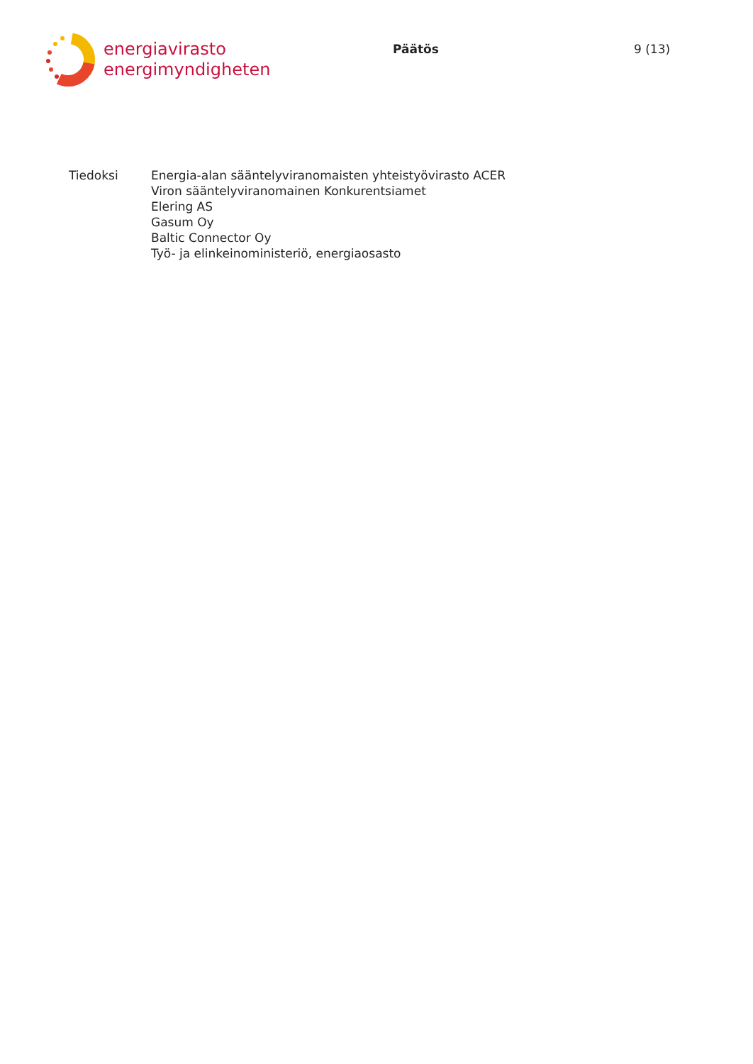energiavirasto
energimyndigheten
Päätös 9 (13)
Tiedoksi Energia-alan sääntelyviranomaisten yhteistyövirasto ACER
Viron sääntelyviranomainen Konkurentsiamet
Elering AS
Gasum Oy
Baltic Connector Oy
Työ- ja elinkeinoministeriö, energiaosasto